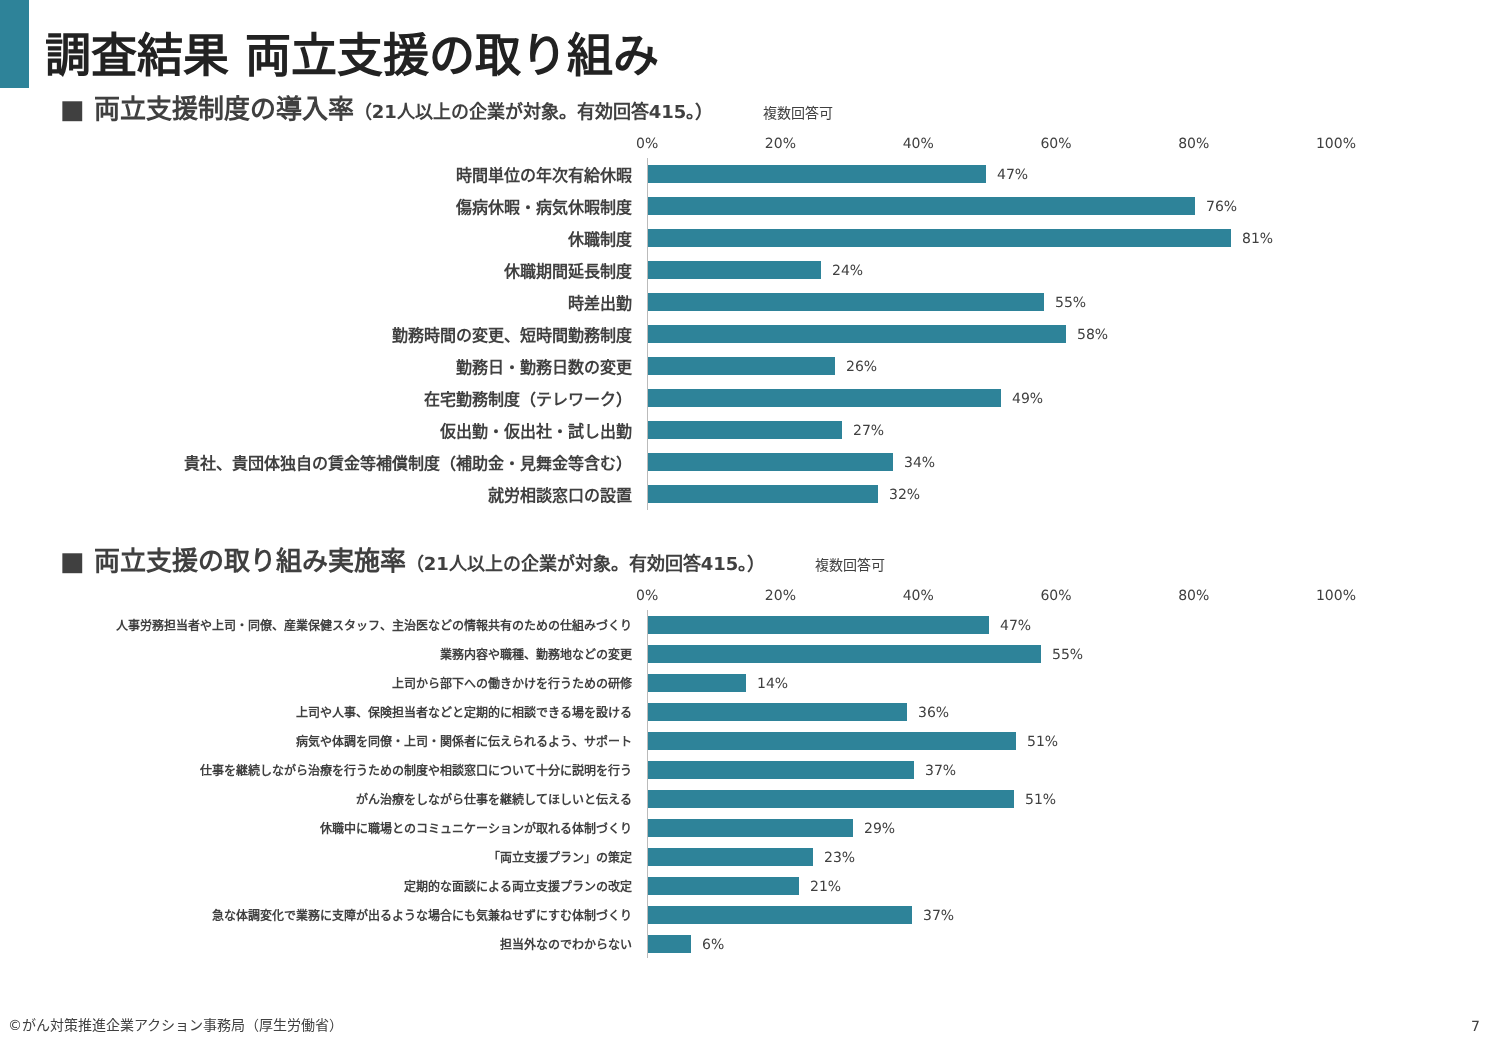調査結果 両立支援の取り組み
■ 両立支援制度の導入率 （21人以上の企業が対象。有効回答415。） 複数回答可
0% 20% 40% 60% 80% 100%
時間単位の年次有給休暇
47%
傷病休暇・病気休暇制度
76%
休職制度
81%
休職期間延長制度
24%
時差出勤
55%
勤務時間の変更、短時間勤務制度
58%
勤務日・勤務日数の変更
26%
在宅勤務制度（テレワーク）
49%
仮出勤・仮出社・試し出勤
27%
貴社、貴団体独自の賃金等補償制度（補助金・見舞金等含む）
34%
就労相談窓口の設置
32%
■ 両立支援の取り組み実施率 （21人以上の企業が対象。有効回答415。） 複数回答可
0% 20% 40% 60% 80% 100%
人事労務担当者や上司・同僚、産業保健スタッフ、主治医などの情報共有のための仕組みづくり
47%
業務内容や職種、勤務地などの変更
55%
上司から部下への働きかけを行うための研修
14%
上司や人事、保険担当者などと定期的に相談できる場を設ける
36%
病気や体調を同僚・上司・関係者に伝えられるよう、サポート
51%
仕事を継続しながら治療を行うための制度や相談窓口について十分に説明を行う
37%
がん治療をしながら仕事を継続してほしいと伝える
51%
休職中に職場とのコミュニケーションが取れる体制づくり
29%
「両立支援プラン」の策定
23%
定期的な面談による両立支援プランの改定
21%
急な体調変化で業務に支障が出るような場合にも気兼ねせずにすむ体制づくり
37%
担当外なのでわからない
6%
©がん対策推進企業アクション事務局（厚生労働省）
7